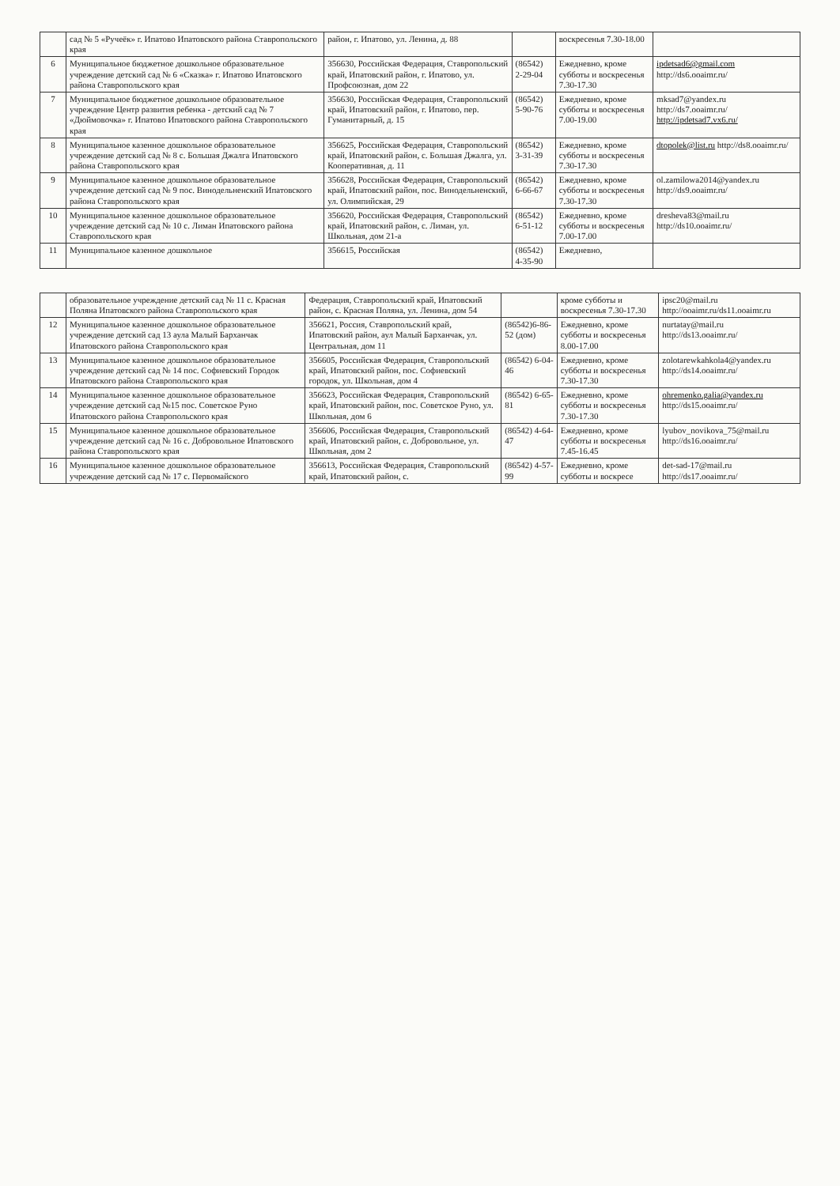| | сад № 5 «Ручеёк» г. Ипатово Ипатовского района Ставропольского края | район, г. Ипатово, ул. Ленина, д. 88 | | воскресенья 7.30-18.00 | |
| 6 | Муниципальное бюджетное дошкольное образовательное учреждение детский сад № 6 «Сказка» г. Ипатово Ипатовского района Ставропольского края | 356630, Российская Федерация, Ставропольский край, Ипатовский район, г. Ипатово, ул. Профсоюзная, дом 22 | (86542) 2-29-04 | Ежедневно, кроме субботы и воскресенья 7.30-17.30 | ipdetsad6@gmail.com http://ds6.ooaimr.ru/ |
| 7 | Муниципальное бюджетное дошкольное образовательное учреждение Центр развития ребенка - детский сад № 7 «Дюймовочка» г. Ипатово Ипатовского района Ставропольского края | 356630, Российская Федерация, Ставропольский край, Ипатовский район, г. Ипатово, пер. Гуманитарный, д. 15 | (86542) 5-90-76 | Ежедневно, кроме субботы и воскресенья 7.00-19.00 | mksad7@yandex.ru http://ds7.ooaimr.ru/ http://ipdetsad7.vx6.ru/ |
| 8 | Муниципальное казенное дошкольное образовательное учреждение детский сад № 8 с. Большая Джалга Ипатовского района Ставропольского края | 356625, Российская Федерация, Ставропольский край, Ипатовский район, с. Большая Джалга, ул. Кооперативная, д. 11 | (86542) 3-31-39 | Ежедневно, кроме субботы и воскресенья 7.30-17.30 | dtopolek@list.ru http://ds8.ooaimr.ru/ |
| 9 | Муниципальное казенное дошкольное образовательное учреждение детский сад № 9 пос. Винодельненский Ипатовского района Ставропольского края | 356628, Российская Федерация, Ставропольский край, Ипатовский район, пос. Винодельненский, ул. Олимпийская, 29 | (86542) 6-66-67 | Ежедневно, кроме субботы и воскресенья 7.30-17.30 | ol.zamilowa2014@yandex.ru http://ds9.ooaimr.ru/ |
| 10 | Муниципальное казенное дошкольное образовательное учреждение детский сад № 10 с. Лиман Ипатовского района Ставропольского края | 356620, Российская Федерация, Ставропольский край, Ипатовский район, с. Лиман, ул. Школьная, дом 21-а | (86542) 6-51-12 | Ежедневно, кроме субботы и воскресенья 7.00-17.00 | dresheva83@mail.ru http://ds10.ooaimr.ru/ |
| 11 | Муниципальное казенное дошкольное | 356615, Российская | (86542) 4-35-90 | Ежедневно, | |
| | образовательное учреждение детский сад № 11 с. Красная Поляна Ипатовского района Ставропольского края | Федерация, Ставропольский край, Ипатовский район, с. Красная Поляна, ул. Ленина, дом 54 | | кроме субботы и воскресенья 7.30-17.30 | ipsc20@mail.ru http://ooaimr.ru/ds11.ooaimr.ru |
| 12 | Муниципальное казенное дошкольное образовательное учреждение детский сад 13 аула Малый Барханчак Ипатовского района Ставропольского края | 356621, Россия, Ставропольский край, Ипатовский район, аул Малый Барханчак, ул. Центральная, дом 11 | (86542)6-86-52 (дом) | Ежедневно, кроме субботы и воскресенья 8.00-17.00 | nurtatay@mail.ru http://ds13.ooaimr.ru/ |
| 13 | Муниципальное казенное дошкольное образовательное учреждение детский сад № 14 пос. Софиевский Городок Ипатовского района Ставропольского края | 356605, Российская Федерация, Ставропольский край, Ипатовский район, пос. Софиевский городок, ул. Школьная, дом 4 | (86542) 6-04-46 | Ежедневно, кроме субботы и воскресенья 7.30-17.30 | zolotarewkahkola4@yandex.ru http://ds14.ooaimr.ru/ |
| 14 | Муниципальное казенное дошкольное образовательное учреждение детский сад №15 пос. Советское Руно Ипатовского района Ставропольского края | 356623, Российская Федерация, Ставропольский край, Ипатовский район, пос. Советское Руно, ул. Школьная, дом 6 | (86542) 6-65-81 | Ежедневно, кроме субботы и воскресенья 7.30-17.30 | ohremenko.galia@yandex.ru http://ds15.ooaimr.ru/ |
| 15 | Муниципальное казенное дошкольное образовательное учреждение детский сад № 16 с. Добровольное Ипатовского района Ставропольского края | 356606, Российская Федерация, Ставропольский край, Ипатовский район, с. Добровольное, ул. Школьная, дом 2 | (86542) 4-64-47 | Ежедневно, кроме субботы и воскресенья 7.45-16.45 | lyubov_novikova_75@mail.ru http://ds16.ooaimr.ru/ |
| 16 | Муниципальное казенное дошкольное образовательное учреждение детский сад № 17 с. Первомайского | 356613, Российская Федерация, Ставропольский край, Ипатовский район, с. | (86542) 4-57-99 | Ежедневно, кроме субботы и воскресе | det-sad-17@mail.ru http://ds17.ooaimr.ru/ |